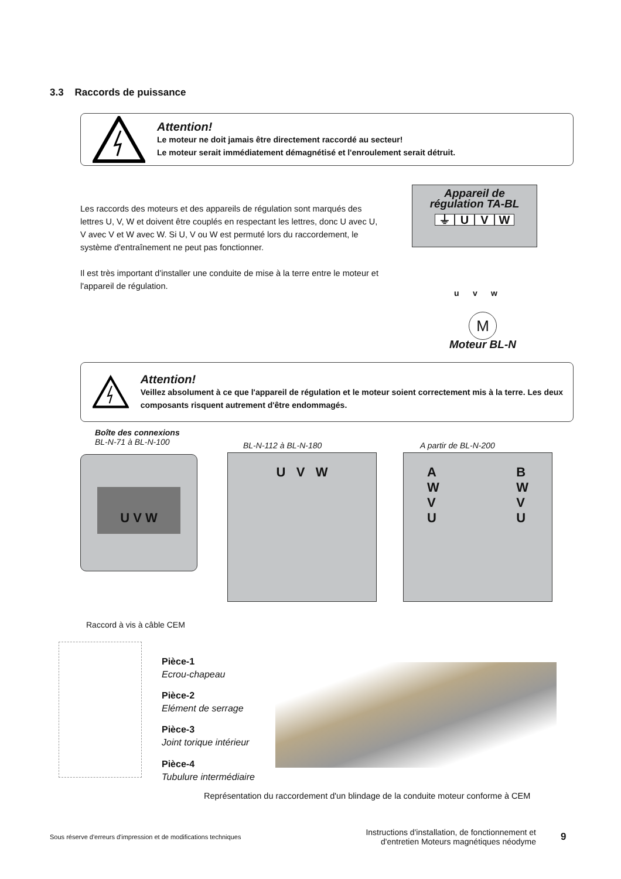3.3 Raccords de puissance
Attention!
Le moteur ne doit jamais être directement raccordé au secteur!
Le moteur serait immédiatement démagnétisé et l'enroulement serait détruit.
Les raccords des moteurs et des appareils de régulation sont marqués des lettres U, V, W et doivent être couplés en respectant les lettres, donc U avec U, V avec V et W avec W. Si U, V ou W est permuté lors du raccordement, le système d'entraînement ne peut pas fonctionner.
Il est très important d'installer une conduite de mise à la terre entre le moteur et l'appareil de régulation.
Appareil de
régulation TA-BL
⏚ UVW
u v w
M
Moteur BL-N
Attention!
Veillez absolument à ce que l'appareil de régulation et le moteur soient correctement mis à la terre. Les deux composants risquent autrement d'être endommagés.
Boîte des connexions
BL-N-71 à BL-N-100
BL-N-112 à BL-N-180 A partir de BL-N-200
U V W U V W
A
W
V
U B
W
V
U
Raccord à vis à câble CEM
Pièce-1
Ecrou-chapeau
Pièce-2
Elément de serrage
Pièce-3
Joint torique intérieur
Pièce-4
Tubulure intermédiaire
Représentation du raccordement d'un blindage de la conduite moteur conforme à CEM
Sous réserve d'erreurs d'impression et de modifications techniques
Instructions d'installation, de fonctionnement et d'entretien Moteurs magnétiques néodyme
9